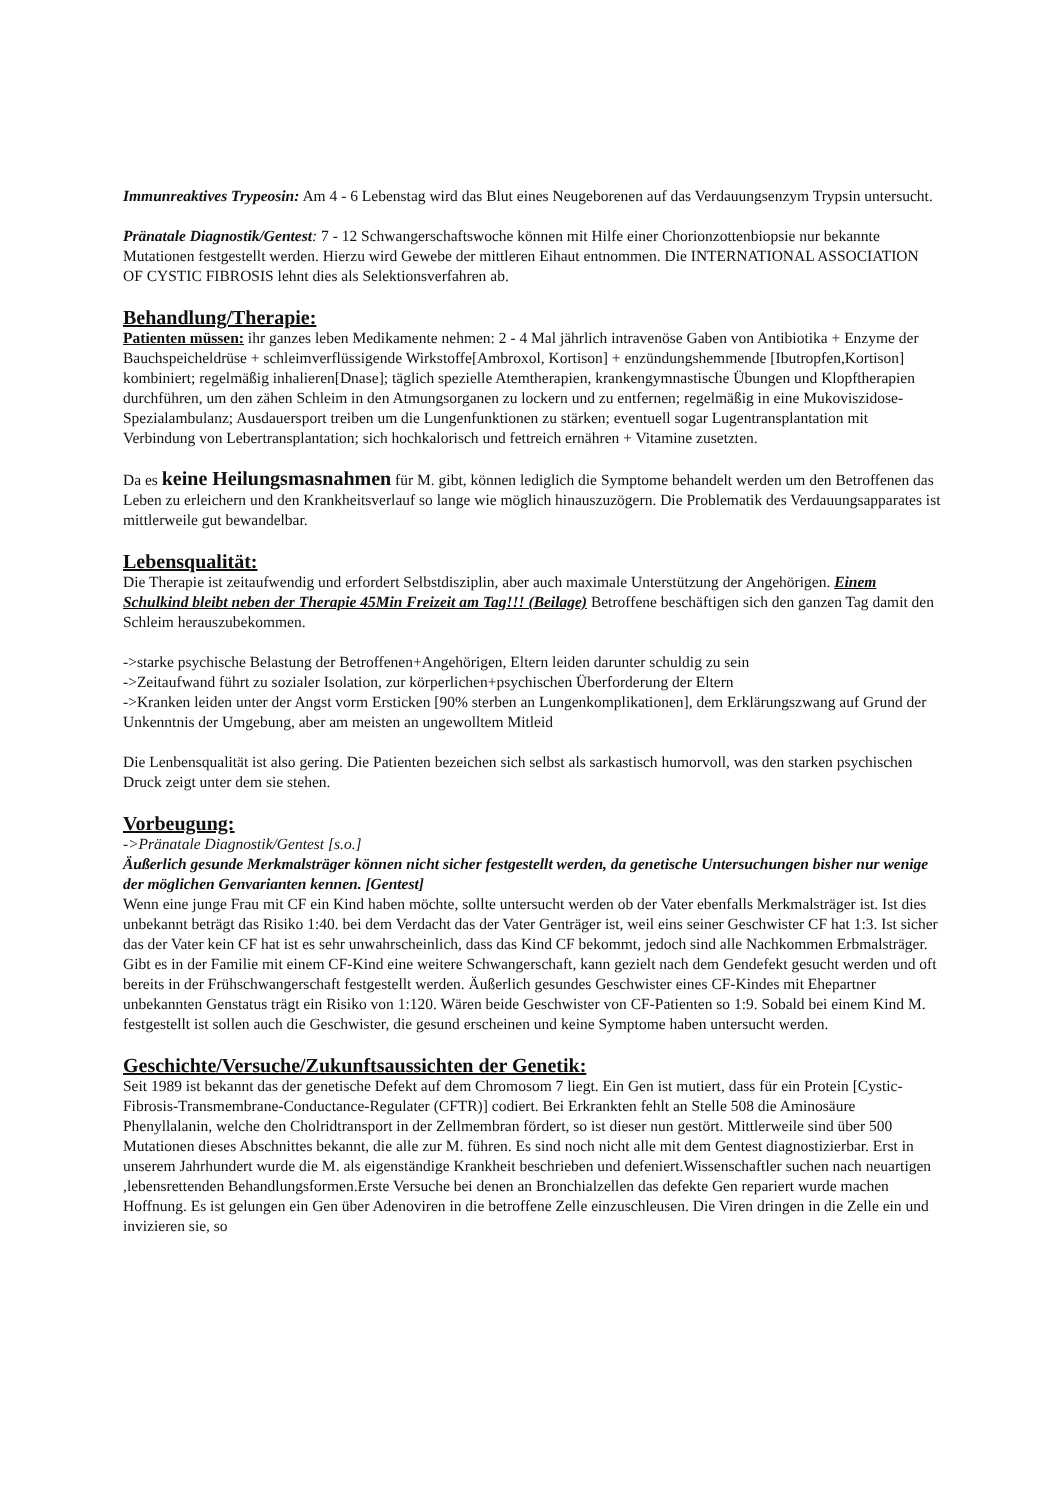Immunreaktives Trypeosin: Am 4 - 6 Lebenstag wird das Blut eines Neugeborenen auf das Verdauungsenzym Trypsin untersucht.
Pränatale Diagnostik/Gentest: 7 - 12 Schwangerschaftswoche können mit Hilfe einer Chorionzottenbiopsie nur bekannte Mutationen festgestellt werden. Hierzu wird Gewebe der mittleren Eihaut entnommen. Die INTERNATIONAL ASSOCIATION OF CYSTIC FIBROSIS lehnt dies als Selektionsverfahren ab.
Behandlung/Therapie:
Patienten müssen: ihr ganzes leben Medikamente nehmen: 2 - 4 Mal jährlich intravenöse Gaben von Antibiotika + Enzyme der Bauchspeicheldrüse + schleimverflüssigende Wirkstoffe[Ambroxol, Kortison] + enzündungshemmende [Ibutropfen,Kortison] kombiniert; regelmäßig inhalieren[Dnase]; täglich spezielle Atemtherapien, krankengymnastische Übungen und Klopftherapien durchführen, um den zähen Schleim in den Atmungsorganen zu lockern und zu entfernen; regelmäßig in eine Mukoviszidose-Spezialambulanz; Ausdauersport treiben um die Lungenfunktionen zu stärken; eventuell sogar Lugentransplantation mit Verbindung von Lebertransplantation; sich hochkalorisch und fettreich ernähren + Vitamine zusetzten.
Da es keine Heilungsmasnahmen für M. gibt, können lediglich die Symptome behandelt werden um den Betroffenen das Leben zu erleichern und den Krankheitsverlauf so lange wie möglich hinauszuzögern. Die Problematik des Verdauungsapparates ist mittlerweile gut bewandelbar.
Lebensqualität:
Die Therapie ist zeitaufwendig und erfordert Selbstdisziplin, aber auch maximale Unterstützung der Angehörigen. Einem Schulkind bleibt neben der Therapie 45Min Freizeit am Tag!!! (Beilage) Betroffene beschäftigen sich den ganzen Tag damit den Schleim herauszubekommen.
->starke psychische Belastung der Betroffenen+Angehörigen, Eltern leiden darunter schuldig zu sein
->Zeitaufwand führt zu sozialer Isolation, zur körperlichen+psychischen Überforderung der Eltern
->Kranken leiden unter der Angst vorm Ersticken [90% sterben an Lungenkomplikationen], dem Erklärungszwang auf Grund der Unkenntnis der Umgebung, aber am meisten an ungewolltem Mitleid
Die Lenbensqualität ist also gering. Die Patienten bezeichen sich selbst als sarkastisch humorvoll, was den starken psychischen Druck zeigt unter dem sie stehen.
Vorbeugung:
->Pränatale Diagnostik/Gentest [s.o.]
Äußerlich gesunde Merkmalsträger können nicht sicher festgestellt werden, da genetische Untersuchungen bisher nur wenige der möglichen Genvarianten kennen. [Gentest]
Wenn eine junge Frau mit CF ein Kind haben möchte, sollte untersucht werden ob der Vater ebenfalls Merkmalsträger ist. Ist dies unbekannt beträgt das Risiko 1:40. bei dem Verdacht das der Vater Genträger ist, weil eins seiner Geschwister CF hat 1:3. Ist sicher das der Vater kein CF hat ist es sehr unwahrscheinlich, dass das Kind CF bekommt, jedoch sind alle Nachkommen Erbmalsträger. Gibt es in der Familie mit einem CF-Kind eine weitere Schwangerschaft, kann gezielt nach dem Gendefekt gesucht werden und oft bereits in der Frühschwangerschaft festgestellt werden. Äußerlich gesundes Geschwister eines CF-Kindes mit Ehepartner unbekannten Genstatus trägt ein Risiko von 1:120. Wären beide Geschwister von CF-Patienten so 1:9. Sobald bei einem Kind M. festgestellt ist sollen auch die Geschwister, die gesund erscheinen und keine Symptome haben untersucht werden.
Geschichte/Versuche/Zukunftsaussichten der Genetik:
Seit 1989 ist bekannt das der genetische Defekt auf dem Chromosom 7 liegt. Ein Gen ist mutiert, dass für ein Protein [Cystic-Fibrosis-Transmembrane-Conductance-Regulater (CFTR)] codiert. Bei Erkrankten fehlt an Stelle 508 die Aminosäure Phenyllalanin, welche den Cholridtransport in der Zellmembran fördert, so ist dieser nun gestört. Mittlerweile sind über 500 Mutationen dieses Abschnittes bekannt, die alle zur M. führen. Es sind noch nicht alle mit dem Gentest diagnostizierbar. Erst in unserem Jahrhundert wurde die M. als eigenständige Krankheit beschrieben und defeniert.Wissenschaftler suchen nach neuartigen ,lebensrettenden Behandlungsformen.Erste Versuche bei denen an Bronchialzellen das defekte Gen repariert wurde machen Hoffnung. Es ist gelungen ein Gen über Adenoviren in die betroffene Zelle einzuschleusen. Die Viren dringen in die Zelle ein und invizieren sie, so